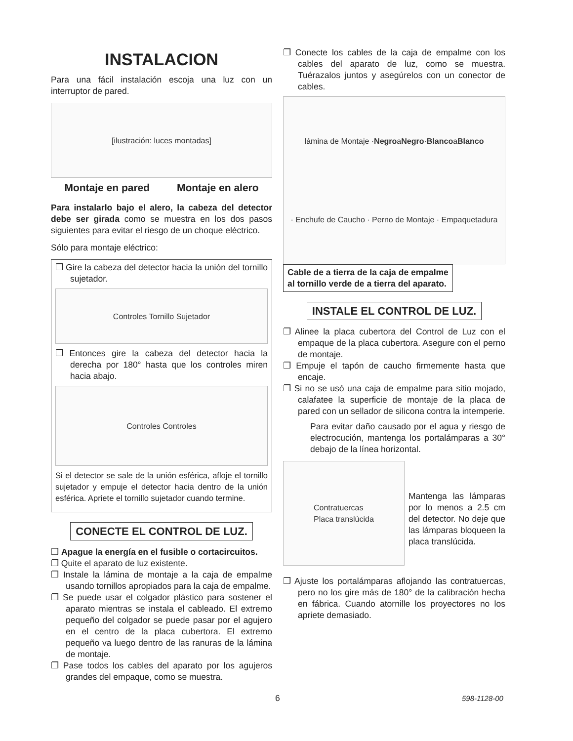INSTALACION
Para una fácil instalación escoja una luz con un interruptor de pared.
[ilustración: luces montadas]
Montaje en pared Montaje en alero
Para instalarlo bajo el alero, la cabeza del detector debe ser girada como se muestra en los dos pasos siguientes para evitar el riesgo de un choque eléctrico.
Sólo para montaje eléctrico:
❐ Gire la cabeza del detector hacia la unión del tornillo sujetador.
Controles Tornillo Sujetador
❐ Entonces gire la cabeza del detector hacia la derecha por 180° hasta que los controles miren hacia abajo.
Controles Controles
Si el detector se sale de la unión esférica, afloje el tornillo sujetador y empuje el detector hacia dentro de la unión esférica. Apriete el tornillo sujetador cuando termine.
CONECTE EL CONTROL DE LUZ.
❐ Apague la energía en el fusible o cortacircuitos.
❐ Quite el aparato de luz existente.
❐ Instale la lámina de montaje a la caja de empalme usando tornillos apropiados para la caja de empalme.
❐ Se puede usar el colgador plástico para sostener el aparato mientras se instala el cableado. El extremo pequeño del colgador se puede pasar por el agujero en el centro de la placa cubertora. El extremo pequeño va luego dentro de las ranuras de la lámina de montaje.
❐ Pase todos los cables del aparato por los agujeros grandes del empaque, como se muestra.
❐ Conecte los cables de la caja de empalme con los cables del aparato de luz, como se muestra. Tuérazalos juntos y asegúrelos con un conector de cables.
lámina de Montaje · Negro a Negro · Blanco a Blanco · Enchufe de Caucho · Perno de Montaje · Empaquetadura
Cable de a tierra de la caja de empalme
al tornillo verde de a tierra del aparato.
INSTALE EL CONTROL DE LUZ.
❐ Alinee la placa cubertora del Control de Luz con el empaque de la placa cubertora. Asegure con el perno de montaje.
❐ Empuje el tapón de caucho firmemente hasta que encaje.
❐ Si no se usó una caja de empalme para sitio mojado, calafatee la superficie de montaje de la placa de pared con un sellador de silicona contra la intemperie.
Para evitar daño causado por el agua y riesgo de electrocución, mantenga los portalámparas a 30° debajo de la línea horizontal.
Contratuercas
Placa translúcida
Mantenga las lámparas por lo menos a 2.5 cm del detector. No deje que las lámparas bloqueen la placa translúcida.
❐ Ajuste los portalámparas aflojando las contratuercas, pero no los gire más de 180° de la calibración hecha en fábrica. Cuando atornille los proyectores no los apriete demasiado.
6 598-1128-00